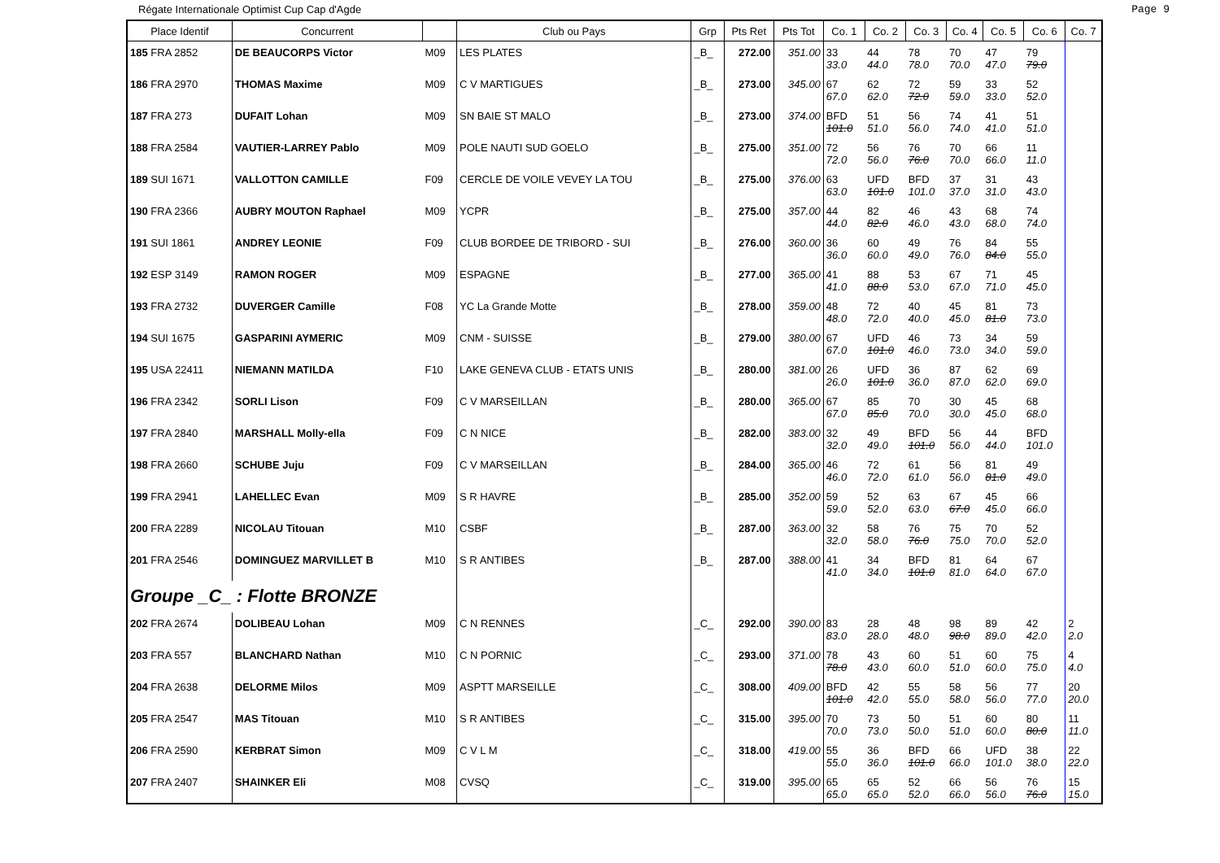Régate Internationale Optimist Cup Cap d'Agde Page 9
| Place Identif | Concurrent | | Club ou Pays | Grp | Pts Ret | Pts Tot | Co. 1 | Co. 2 | Co. 3 | Co. 4 | Co. 5 | Co. 6 | Co. 7 |
| --- | --- | --- | --- | --- | --- | --- | --- | --- | --- | --- | --- | --- | --- |
| 185 FRA 2852 | DE BEAUCORPS Victor | M09 | LES PLATES | _B_ | 272.00 | 351.00 | 33 33.0 | 44 44.0 | 78 78.0 | 70 70.0 | 47 47.0 | 79 79.0 | |
| 186 FRA 2970 | THOMAS Maxime | M09 | C V MARTIGUES | _B_ | 273.00 | 345.00 | 67 67.0 | 62 62.0 | 72 72.0 | 59 59.0 | 33 33.0 | 52 52.0 | |
| 187 FRA 273 | DUFAIT Lohan | M09 | SN BAIE ST MALO | _B_ | 273.00 | 374.00 | BFD 101.0 | 51 51.0 | 56 56.0 | 74 74.0 | 41 41.0 | 51 51.0 | |
| 188 FRA 2584 | VAUTIER-LARREY Pablo | M09 | POLE NAUTI SUD GOELO | _B_ | 275.00 | 351.00 | 72 72.0 | 56 56.0 | 76 76.0 | 70 70.0 | 66 66.0 | 11 11.0 | |
| 189 SUI 1671 | VALLOTTON CAMILLE | F09 | CERCLE DE VOILE VEVEY LA TOU | _B_ | 275.00 | 376.00 | 63 63.0 | UFD 101.0 | BFD 101.0 | 37 37.0 | 31 31.0 | 43 43.0 | |
| 190 FRA 2366 | AUBRY MOUTON Raphael | M09 | YCPR | _B_ | 275.00 | 357.00 | 44 44.0 | 82 82.0 | 46 46.0 | 43 43.0 | 68 68.0 | 74 74.0 | |
| 191 SUI 1861 | ANDREY LEONIE | F09 | CLUB BORDEE DE TRIBORD - SUI | _B_ | 276.00 | 360.00 | 36 36.0 | 60 60.0 | 49 49.0 | 76 76.0 | 84 84.0 | 55 55.0 | |
| 192 ESP 3149 | RAMON ROGER | M09 | ESPAGNE | _B_ | 277.00 | 365.00 | 41 41.0 | 88 88.0 | 53 53.0 | 67 67.0 | 71 71.0 | 45 45.0 | |
| 193 FRA 2732 | DUVERGER Camille | F08 | YC La Grande Motte | _B_ | 278.00 | 359.00 | 48 48.0 | 72 72.0 | 40 40.0 | 45 45.0 | 81 81.0 | 73 73.0 | |
| 194 SUI 1675 | GASPARINI AYMERIC | M09 | CNM - SUISSE | _B_ | 279.00 | 380.00 | 67 67.0 | UFD 101.0 | 46 46.0 | 73 73.0 | 34 34.0 | 59 59.0 | |
| 195 USA 22411 | NIEMANN MATILDA | F10 | LAKE GENEVA CLUB - ETATS UNIS | _B_ | 280.00 | 381.00 | 26 26.0 | UFD 101.0 | 36 36.0 | 87 87.0 | 62 62.0 | 69 69.0 | |
| 196 FRA 2342 | SORLI Lison | F09 | C V MARSEILLAN | _B_ | 280.00 | 365.00 | 67 67.0 | 85 85.0 | 70 70.0 | 30 30.0 | 45 45.0 | 68 68.0 | |
| 197 FRA 2840 | MARSHALL Molly-ella | F09 | C N NICE | _B_ | 282.00 | 383.00 | 32 32.0 | 49 49.0 | BFD 101.0 | 56 56.0 | 44 44.0 | BFD 101.0 | |
| 198 FRA 2660 | SCHUBE Juju | F09 | C V MARSEILLAN | _B_ | 284.00 | 365.00 | 46 46.0 | 72 72.0 | 61 61.0 | 56 56.0 | 81 81.0 | 49 49.0 | |
| 199 FRA 2941 | LAHELLEC Evan | M09 | S R HAVRE | _B_ | 285.00 | 352.00 | 59 59.0 | 52 52.0 | 63 63.0 | 67 67.0 | 45 45.0 | 66 66.0 | |
| 200 FRA 2289 | NICOLAU Titouan | M10 | CSBF | _B_ | 287.00 | 363.00 | 32 32.0 | 58 58.0 | 76 76.0 | 75 75.0 | 70 70.0 | 52 52.0 | |
| 201 FRA 2546 | DOMINGUEZ MARVILLET B | M10 | S R ANTIBES | _B_ | 287.00 | 388.00 | 41 41.0 | 34 34.0 | BFD 101.0 | 81 81.0 | 64 64.0 | 67 67.0 | |
| Groupe _C_ : Flotte BRONZE | | | | | | | | | | | | | |
| 202 FRA 2674 | DOLIBEAU Lohan | M09 | C N RENNES | _C_ | 292.00 | 390.00 | 83 83.0 | 28 28.0 | 48 48.0 | 98 98.0 | 89 89.0 | 42 42.0 | 2 2.0 |
| 203 FRA 557 | BLANCHARD Nathan | M10 | C N PORNIC | _C_ | 293.00 | 371.00 | 78 78.0 | 43 43.0 | 60 60.0 | 51 51.0 | 60 60.0 | 75 75.0 | 4 4.0 |
| 204 FRA 2638 | DELORME Milos | M09 | ASPTT MARSEILLE | _C_ | 308.00 | 409.00 | BFD 101.0 | 42 42.0 | 55 55.0 | 58 58.0 | 56 56.0 | 77 77.0 | 20 20.0 |
| 205 FRA 2547 | MAS Titouan | M10 | S R ANTIBES | _C_ | 315.00 | 395.00 | 70 70.0 | 73 73.0 | 50 50.0 | 51 51.0 | 60 60.0 | 80 80.0 | 11 11.0 |
| 206 FRA 2590 | KERBRAT Simon | M09 | C V L M | _C_ | 318.00 | 419.00 | 55 55.0 | 36 36.0 | BFD 101.0 | 66 66.0 | UFD 101.0 | 38 38.0 | 22 22.0 |
| 207 FRA 2407 | SHAINKER Eli | M08 | CVSQ | _C_ | 319.00 | 395.00 | 65 65.0 | 65 65.0 | 52 52.0 | 66 66.0 | 56 56.0 | 76 76.0 | 15 15.0 |